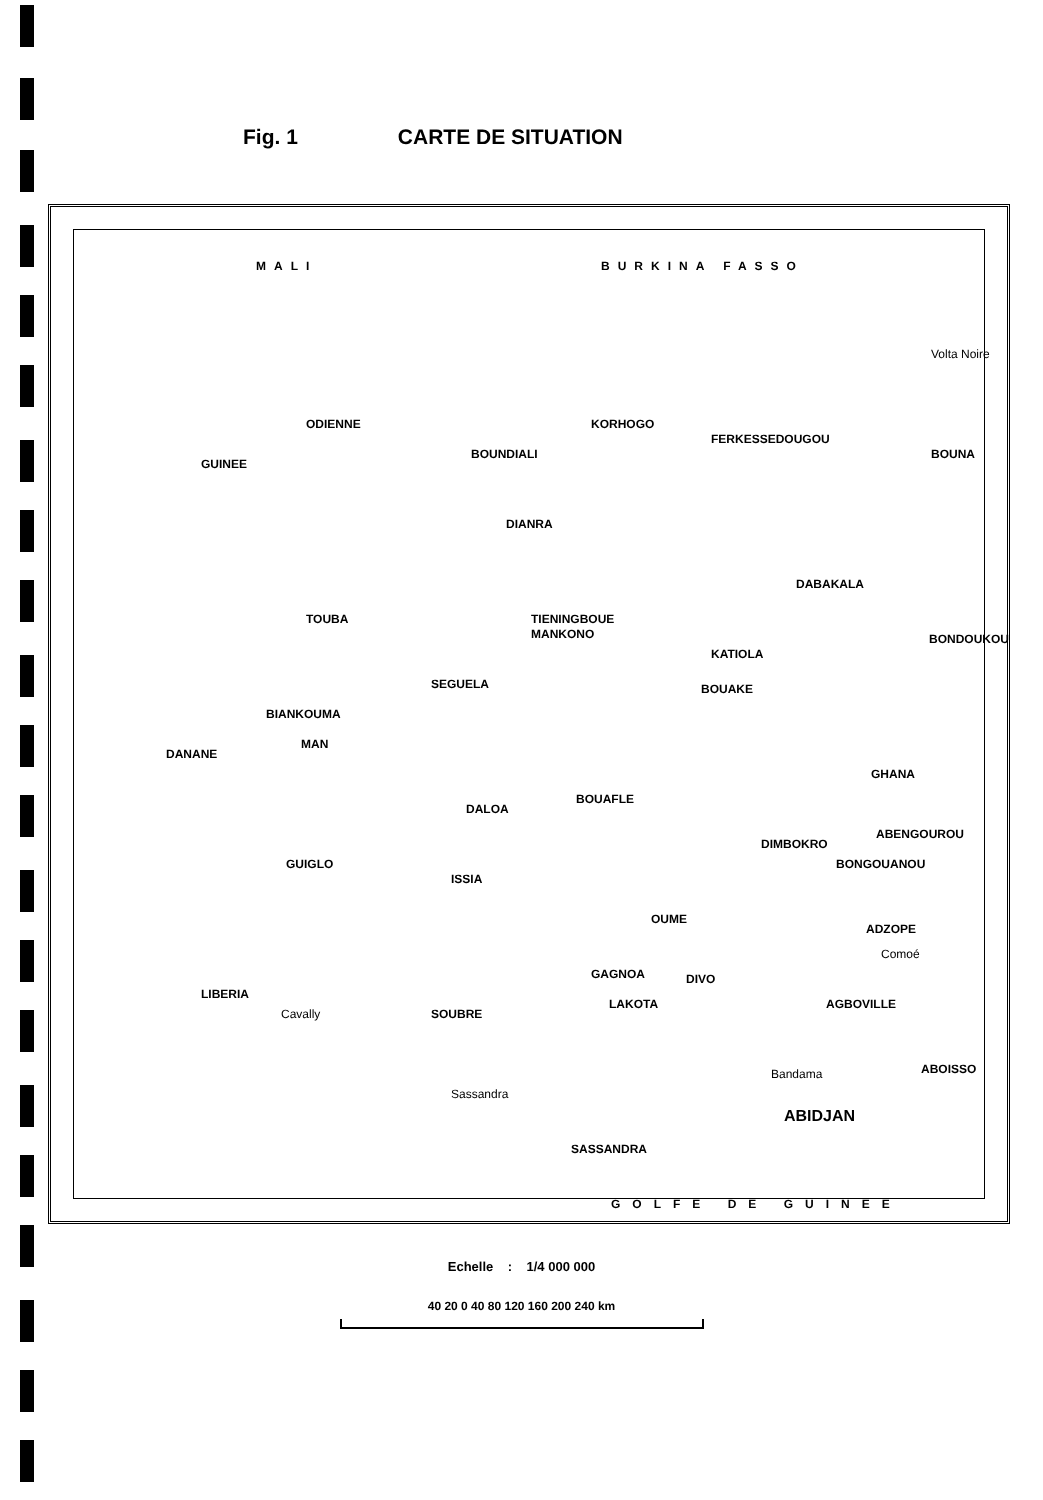Fig. 1 CARTE DE SITUATION
MALI BURKINA FASSO
GUINEE
GHANA
LIBERIA
ODIENNE
BOUNDIALI
KORHOGO
FERKESSEDOUGOU
BOUNA
DIANRA
DABAKALA
TOUBA TIENINGBOUE
MANKONO
KATIOLA
BONDOUKOU
SEGUELA BOUAKE
BIANKOUMA
MAN
DANANE
BOUAFLE
DALOA
DIMBOKRO
ABENGOUROU
BONGOUANOU GUIGLO
ISSIA
OUME
ADZOPE
GAGNOA DIVO
LAKOTA AGBOVILLE
SOUBRE
ABOISSO
ABIDJAN
SASSANDRA
GOLFE DE GUINEE
Cavally
Sassandra
Bandama
Comoé
Volta Noire
Echelle : 1/4 000 000
40 20 0 40 80 120 160 200 240 km